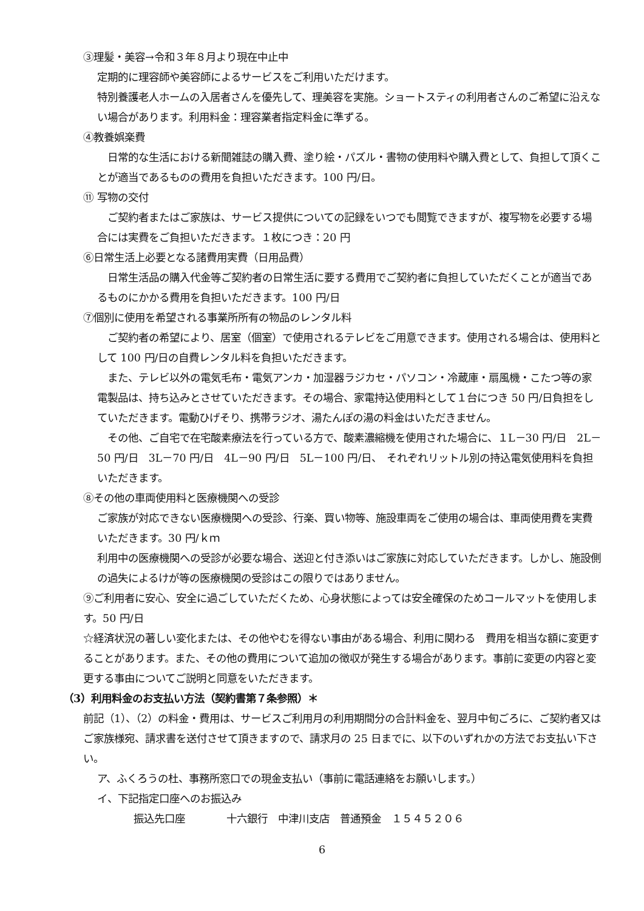③理髪・美容→令和３年８月より現在中止中
定期的に理容師や美容師によるサービスをご利用いただけます。
特別養護老人ホームの入居者さんを優先して、理美容を実施。ショートスティの利用者さんのご希望に沿えない場合があります。利用料金：理容業者指定料金に準ずる。
④教養娯楽費
　日常的な生活における新聞雑誌の購入費、塗り絵・パズル・書物の使用料や購入費として、負担して頂くことが適当であるものの費用を負担いただきます。100 円/日。
⑪ 写物の交付
　ご契約者またはご家族は、サービス提供についての記録をいつでも閲覧できますが、複写物を必要する場合には実費をご負担いただきます。１枚につき：20 円
⑥日常生活上必要となる諸費用実費（日用品費）
　日常生活品の購入代金等ご契約者の日常生活に要する費用でご契約者に負担していただくことが適当であるものにかかる費用を負担いただきます。100 円/日
⑦個別に使用を希望される事業所所有の物品のレンタル料
　ご契約者の希望により、居室（個室）で使用されるテレビをご用意できます。使用される場合は、使用料として 100 円/日の自費レンタル料を負担いただきます。
　また、テレビ以外の電気毛布・電気アンカ・加湿器ラジカセ・パソコン・冷蔵庫・扇風機・こたつ等の家電製品は、持ち込みとさせていただきます。その場合、家電持込使用料として１台につき 50 円/日負担をしていただきます。電動ひげそり、携帯ラジオ、湯たんぽの湯の料金はいただきません。
　その他、ご自宅で在宅酸素療法を行っている方で、酸素濃縮機を使用された場合に、１L－30 円/日　2L－50 円/日　3L－70 円/日　4L－90 円/日　5L－100 円/日、　それぞれリットル別の持込電気使用料を負担いただきます。
⑧その他の車両使用料と医療機関への受診
ご家族が対応できない医療機関への受診、行楽、買い物等、施設車両をご使用の場合は、車両使用費を実費いただきます。30 円/ｋｍ
利用中の医療機関への受診が必要な場合、送迎と付き添いはご家族に対応していただきます。しかし、施設側の過失によるけが等の医療機関の受診はこの限りではありません。
⑨ご利用者に安心、安全に過ごしていただくため、心身状態によっては安全確保のためコールマットを使用します。50 円/日
☆経済状況の著しい変化または、その他やむを得ない事由がある場合、利用に関わる　費用を相当な額に変更することがあります。また、その他の費用について追加の徴収が発生する場合があります。事前に変更の内容と変更する事由についてご説明と同意をいただきます。
（3）利用料金のお支払い方法（契約書第７条参照）＊
前記（1）、（2）の料金・費用は、サービスご利用月の利用期間分の合計料金を、翌月中旬ごろに、ご契約者又はご家族様宛、請求書を送付させて頂きますので、請求月の 25 日までに、以下のいずれかの方法でお支払い下さい。
ア、ふくろうの杜、事務所窓口での現金支払い（事前に電話連絡をお願いします。）
イ、下記指定口座へのお振込み
振込先口座　　　　十六銀行　中津川支店　普通預金　１５４５２０６
6